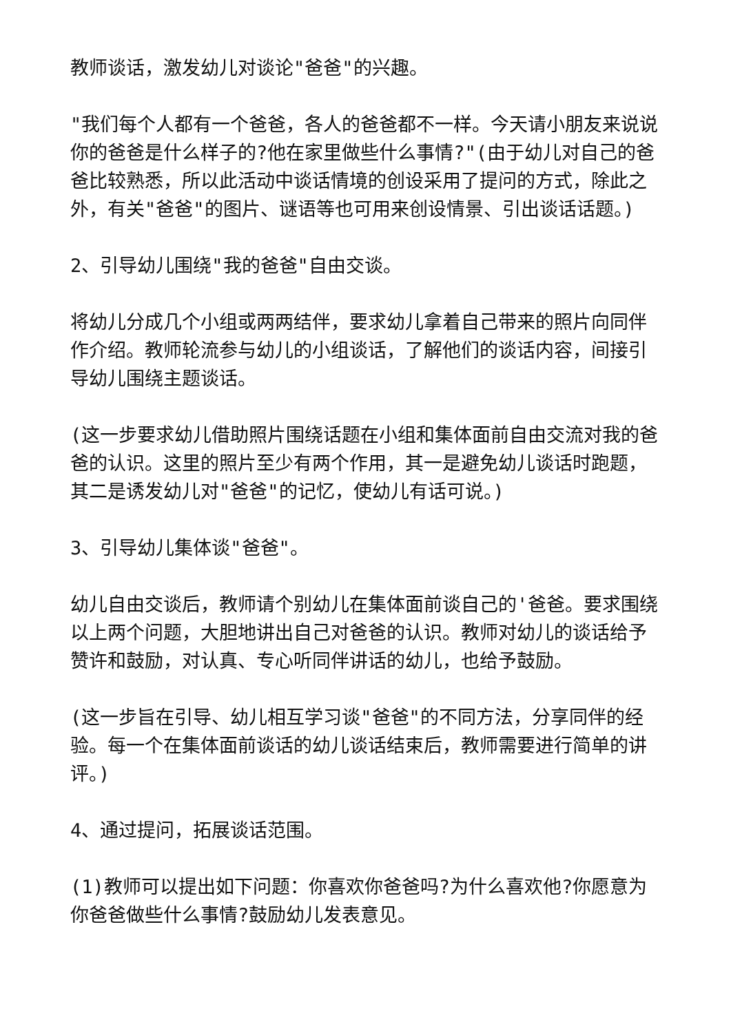教师谈话，激发幼儿对谈论"爸爸"的兴趣。
"我们每个人都有一个爸爸，各人的爸爸都不一样。今天请小朋友来说说你的爸爸是什么样子的?他在家里做些什么事情?"(由于幼儿对自己的爸爸比较熟悉，所以此活动中谈话情境的创设采用了提问的方式，除此之外，有关"爸爸"的图片、谜语等也可用来创设情景、引出谈话话题。)
2、引导幼儿围绕"我的爸爸"自由交谈。
将幼儿分成几个小组或两两结伴，要求幼儿拿着自己带来的照片向同伴作介绍。教师轮流参与幼儿的小组谈话，了解他们的谈话内容，间接引导幼儿围绕主题谈话。
(这一步要求幼儿借助照片围绕话题在小组和集体面前自由交流对我的爸爸的认识。这里的照片至少有两个作用，其一是避免幼儿谈话时跑题，其二是诱发幼儿对"爸爸"的记忆，使幼儿有话可说。)
3、引导幼儿集体谈"爸爸"。
幼儿自由交谈后，教师请个别幼儿在集体面前谈自己的'爸爸。要求围绕以上两个问题，大胆地讲出自己对爸爸的认识。教师对幼儿的谈话给予赞许和鼓励，对认真、专心听同伴讲话的幼儿，也给予鼓励。
(这一步旨在引导、幼儿相互学习谈"爸爸"的不同方法，分享同伴的经验。每一个在集体面前谈话的幼儿谈话结束后，教师需要进行简单的讲评。)
4、通过提问，拓展谈话范围。
(1)教师可以提出如下问题：你喜欢你爸爸吗?为什么喜欢他?你愿意为你爸爸做些什么事情?鼓励幼儿发表意见。